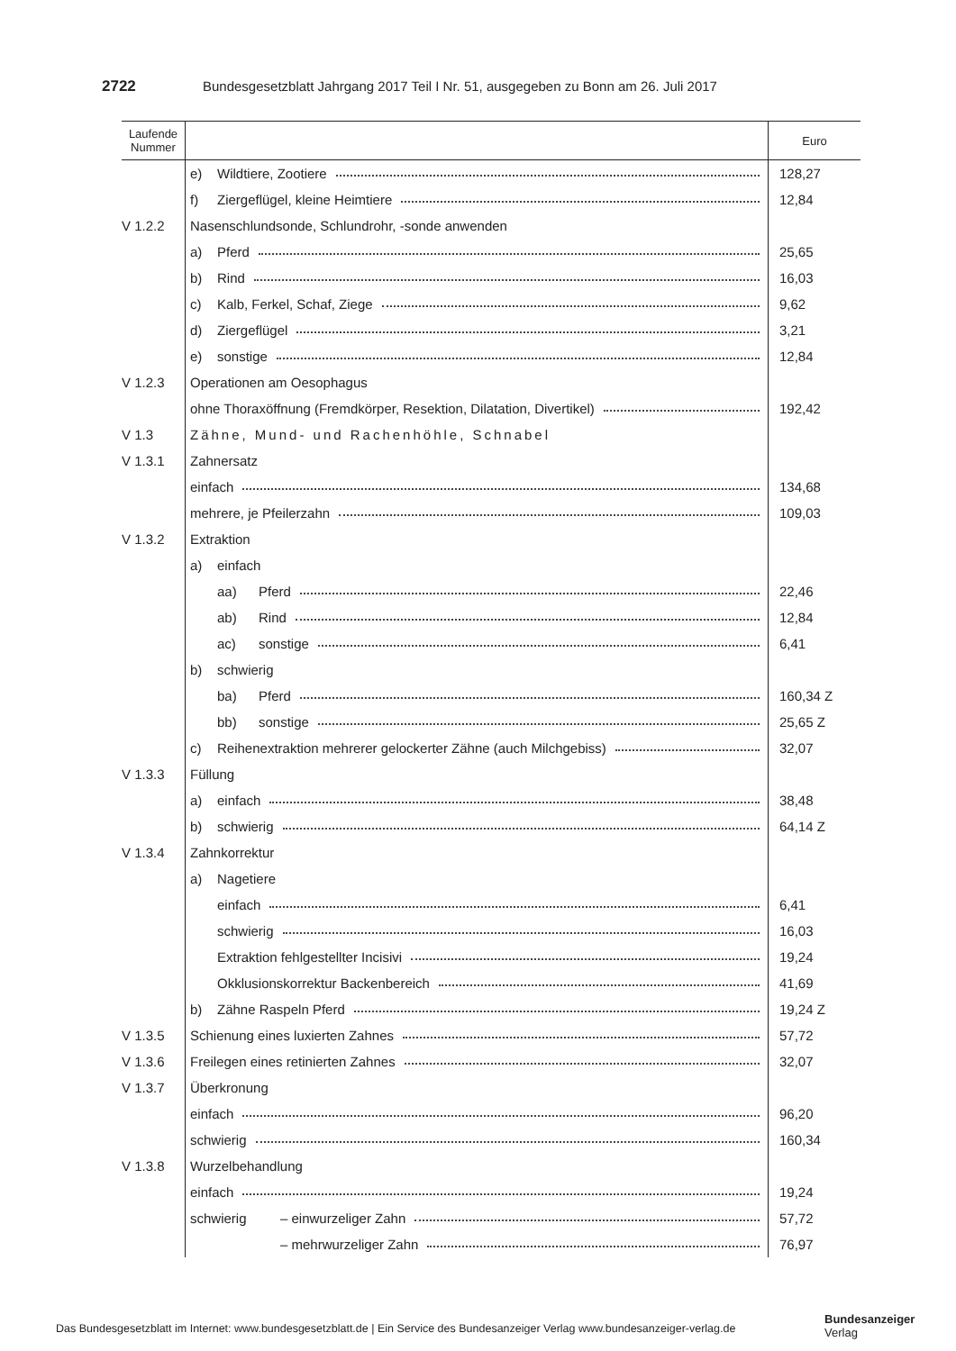2722 Bundesgesetzblatt Jahrgang 2017 Teil I Nr. 51, ausgegeben zu Bonn am 26. Juli 2017
| Laufende Nummer | | Euro |
| --- | --- | --- |
| | e) Wildtiere, Zootiere | 128,27 |
| | f) Ziergeflügel, kleine Heimtiere | 12,84 |
| V 1.2.2 | Nasenschlundsonde, Schlundrohr, -sonde anwenden | |
| | a) Pferd | 25,65 |
| | b) Rind | 16,03 |
| | c) Kalb, Ferkel, Schaf, Ziege | 9,62 |
| | d) Ziergeflügel | 3,21 |
| | e) sonstige | 12,84 |
| V 1.2.3 | Operationen am Oesophagus | |
| | ohne Thoraxöffnung (Fremdkörper, Resektion, Dilatation, Divertikel) | 192,42 |
| V 1.3 | Zähne, Mund- und Rachenhöhle, Schnabel | |
| V 1.3.1 | Zahnersatz | |
| | einfach | 134,68 |
| | mehrere, je Pfeilerzahn | 109,03 |
| V 1.3.2 | Extraktion | |
| | a) einfach | |
| | aa) Pferd | 22,46 |
| | ab) Rind | 12,84 |
| | ac) sonstige | 6,41 |
| | b) schwierig | |
| | ba) Pferd | 160,34 Z |
| | bb) sonstige | 25,65 Z |
| | c) Reihenextraktion mehrerer gelockerter Zähne (auch Milchgebiss) | 32,07 |
| V 1.3.3 | Füllung | |
| | a) einfach | 38,48 |
| | b) schwierig | 64,14 Z |
| V 1.3.4 | Zahnkorrektur | |
| | a) Nagetiere | |
| | einfach | 6,41 |
| | schwierig | 16,03 |
| | Extraktion fehlgestellter Incisivi | 19,24 |
| | Okklusionskorrektur Backenbereich | 41,69 |
| | b) Zähne Raspeln Pferd | 19,24 Z |
| V 1.3.5 | Schienung eines luxierten Zahnes | 57,72 |
| V 1.3.6 | Freilegen eines retinierten Zahnes | 32,07 |
| V 1.3.7 | Überkronung | |
| | einfach | 96,20 |
| | schwierig | 160,34 |
| V 1.3.8 | Wurzelbehandlung | |
| | einfach | 19,24 |
| | schwierig – einwurzeliger Zahn | 57,72 |
| | – mehrwurzeliger Zahn | 76,97 |
Das Bundesgesetzblatt im Internet: www.bundesgesetzblatt.de | Ein Service des Bundesanzeiger Verlag www.bundesanzeiger-verlag.de
Bundesanzeiger
Verlag